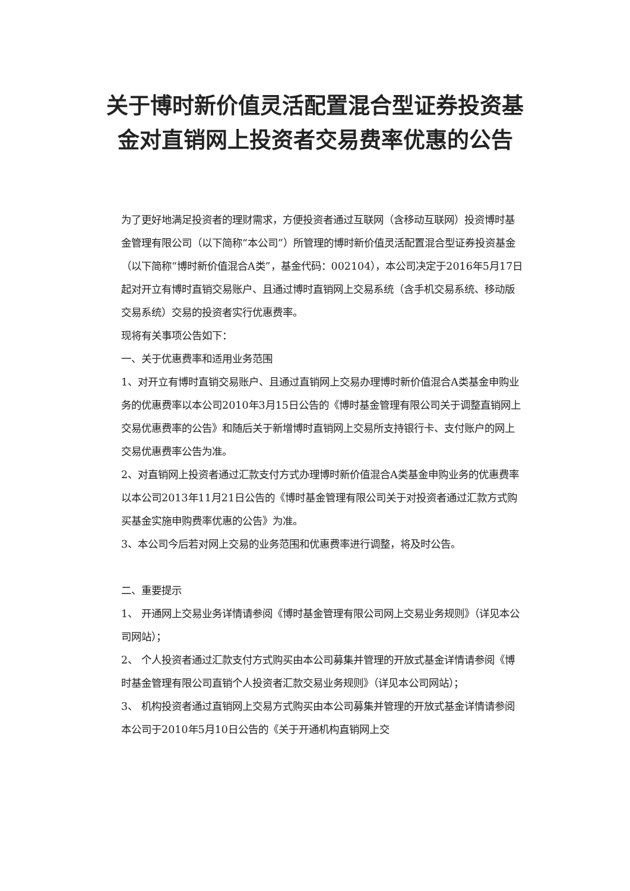关于博时新价值灵活配置混合型证券投资基金对直销网上投资者交易费率优惠的公告
为了更好地满足投资者的理财需求，方便投资者通过互联网（含移动互联网）投资博时基金管理有限公司（以下简称“本公司”）所管理的博时新价值灵活配置混合型证券投资基金（以下简称“博时新价值混合A类”，基金代码：002104），本公司决定于2016年5月17日起对开立有博时直销交易账户、且通过博时直销网上交易系统（含手机交易系统、移动版交易系统）交易的投资者实行优惠费率。
现将有关事项公告如下：
一、关于优惠费率和适用业务范围
1、对开立有博时直销交易账户、且通过直销网上交易办理博时新价值混合A类基金申购业务的优惠费率以本公司2010年3月15日公告的《博时基金管理有限公司关于调整直销网上交易优惠费率的公告》和随后关于新增博时直销网上交易所支持银行卡、支付账户的网上交易优惠费率公告为准。
2、对直销网上投资者通过汇款支付方式办理博时新价值混合A类基金申购业务的优惠费率以本公司2013年11月21日公告的《博时基金管理有限公司关于对投资者通过汇款方式购买基金实施申购费率优惠的公告》为准。
3、本公司今后若对网上交易的业务范围和优惠费率进行调整，将及时公告。
二、重要提示
1、 开通网上交易业务详情请参阅《博时基金管理有限公司网上交易业务规则》（详见本公司网站）；
2、 个人投资者通过汇款支付方式购买由本公司募集并管理的开放式基金详情请参阅《博时基金管理有限公司直销个人投资者汇款交易业务规则》（详见本公司网站）；
3、 机构投资者通过直销网上交易方式购买由本公司募集并管理的开放式基金详情请参阅本公司于2010年5月10日公告的《关于开通机构直销网上交